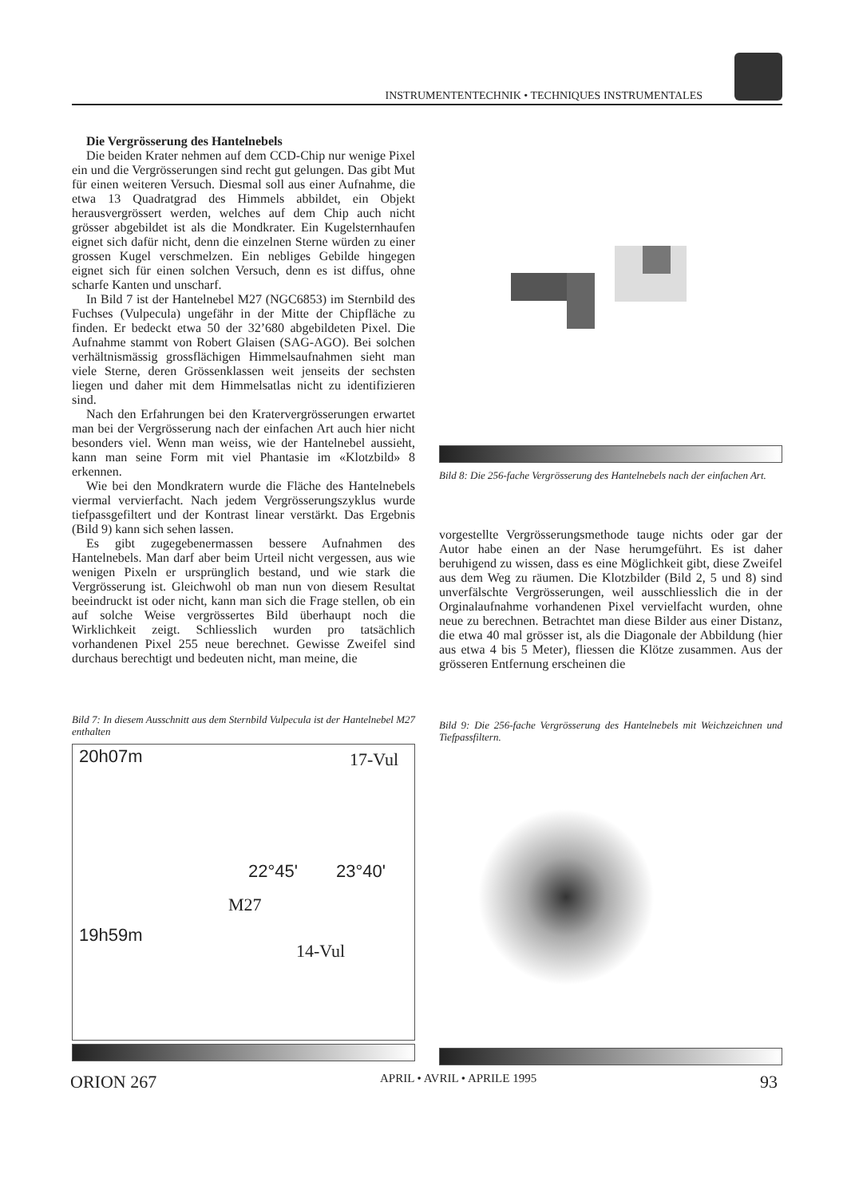INSTRUMENTENTECHNIK • TECHNIQUES INSTRUMENTALES
Die Vergrösserung des Hantelnebels
Die beiden Krater nehmen auf dem CCD-Chip nur wenige Pixel ein und die Vergrösserungen sind recht gut gelungen. Das gibt Mut für einen weiteren Versuch. Diesmal soll aus einer Aufnahme, die etwa 13 Quadratgrad des Himmels abbildet, ein Objekt herausvergrössert werden, welches auf dem Chip auch nicht grösser abgebildet ist als die Mondkrater. Ein Kugelsternhaufen eignet sich dafür nicht, denn die einzelnen Sterne würden zu einer grossen Kugel verschmelzen. Ein nebliges Gebilde hingegen eignet sich für einen solchen Versuch, denn es ist diffus, ohne scharfe Kanten und unscharf.
In Bild 7 ist der Hantelnebel M27 (NGC6853) im Sternbild des Fuchses (Vulpecula) ungefähr in der Mitte der Chipfläche zu finden. Er bedeckt etwa 50 der 32’680 abgebildeten Pixel. Die Aufnahme stammt von Robert Glaisen (SAG-AGO). Bei solchen verhältnismässig grossflächigen Himmelsaufnahmen sieht man viele Sterne, deren Grössenklassen weit jenseits der sechsten liegen und daher mit dem Himmelsatlas nicht zu identifizieren sind.
Nach den Erfahrungen bei den Kratervergrösserungen erwartet man bei der Vergrösserung nach der einfachen Art auch hier nicht besonders viel. Wenn man weiss, wie der Hantelnebel aussieht, kann man seine Form mit viel Phantasie im «Klotzbild» 8 erkennen.
Wie bei den Mondkratern wurde die Fläche des Hantelnebels viermal vervierfacht. Nach jedem Vergrösserungszyklus wurde tiefpassgefiltert und der Kontrast linear verstärkt. Das Ergebnis (Bild 9) kann sich sehen lassen.
Es gibt zugegebenermassen bessere Aufnahmen des Hantelnebels. Man darf aber beim Urteil nicht vergessen, aus wie wenigen Pixeln er ursprünglich bestand, und wie stark die Vergrösserung ist. Gleichwohl ob man nun von diesem Resultat beeindruckt ist oder nicht, kann man sich die Frage stellen, ob ein auf solche Weise vergrössertes Bild überhaupt noch die Wirklichkeit zeigt. Schliesslich wurden pro tatsächlich vorhandenen Pixel 255 neue berechnet. Gewisse Zweifel sind durchaus berechtigt und bedeuten nicht, man meine, die
Bild 7: In diesem Ausschnitt aus dem Sternbild Vulpecula ist der Hantelnebel M27 enthalten
20h07m 17-Vul
22°45' 23°40'
M27
19h59m
14-Vul
Bild 8: Die 256-fache Vergrösserung des Hantelnebels nach der einfachen Art.
vorgestellte Vergrösserungsmethode tauge nichts oder gar der Autor habe einen an der Nase herumgeführt. Es ist daher beruhigend zu wissen, dass es eine Möglichkeit gibt, diese Zweifel aus dem Weg zu räumen. Die Klotzbilder (Bild 2, 5 und 8) sind unverfälschte Vergrösserungen, weil ausschliesslich die in der Orginalaufnahme vorhandenen Pixel vervielfacht wurden, ohne neue zu berechnen. Betrachtet man diese Bilder aus einer Distanz, die etwa 40 mal grösser ist, als die Diagonale der Abbildung (hier aus etwa 4 bis 5 Meter), fliessen die Klötze zusammen. Aus der grösseren Entfernung erscheinen die
Bild 9: Die 256-fache Vergrösserung des Hantelnebels mit Weichzeichnen und Tiefpassfiltern.
ORION 267 APRIL • AVRIL • APRILE 1995 93